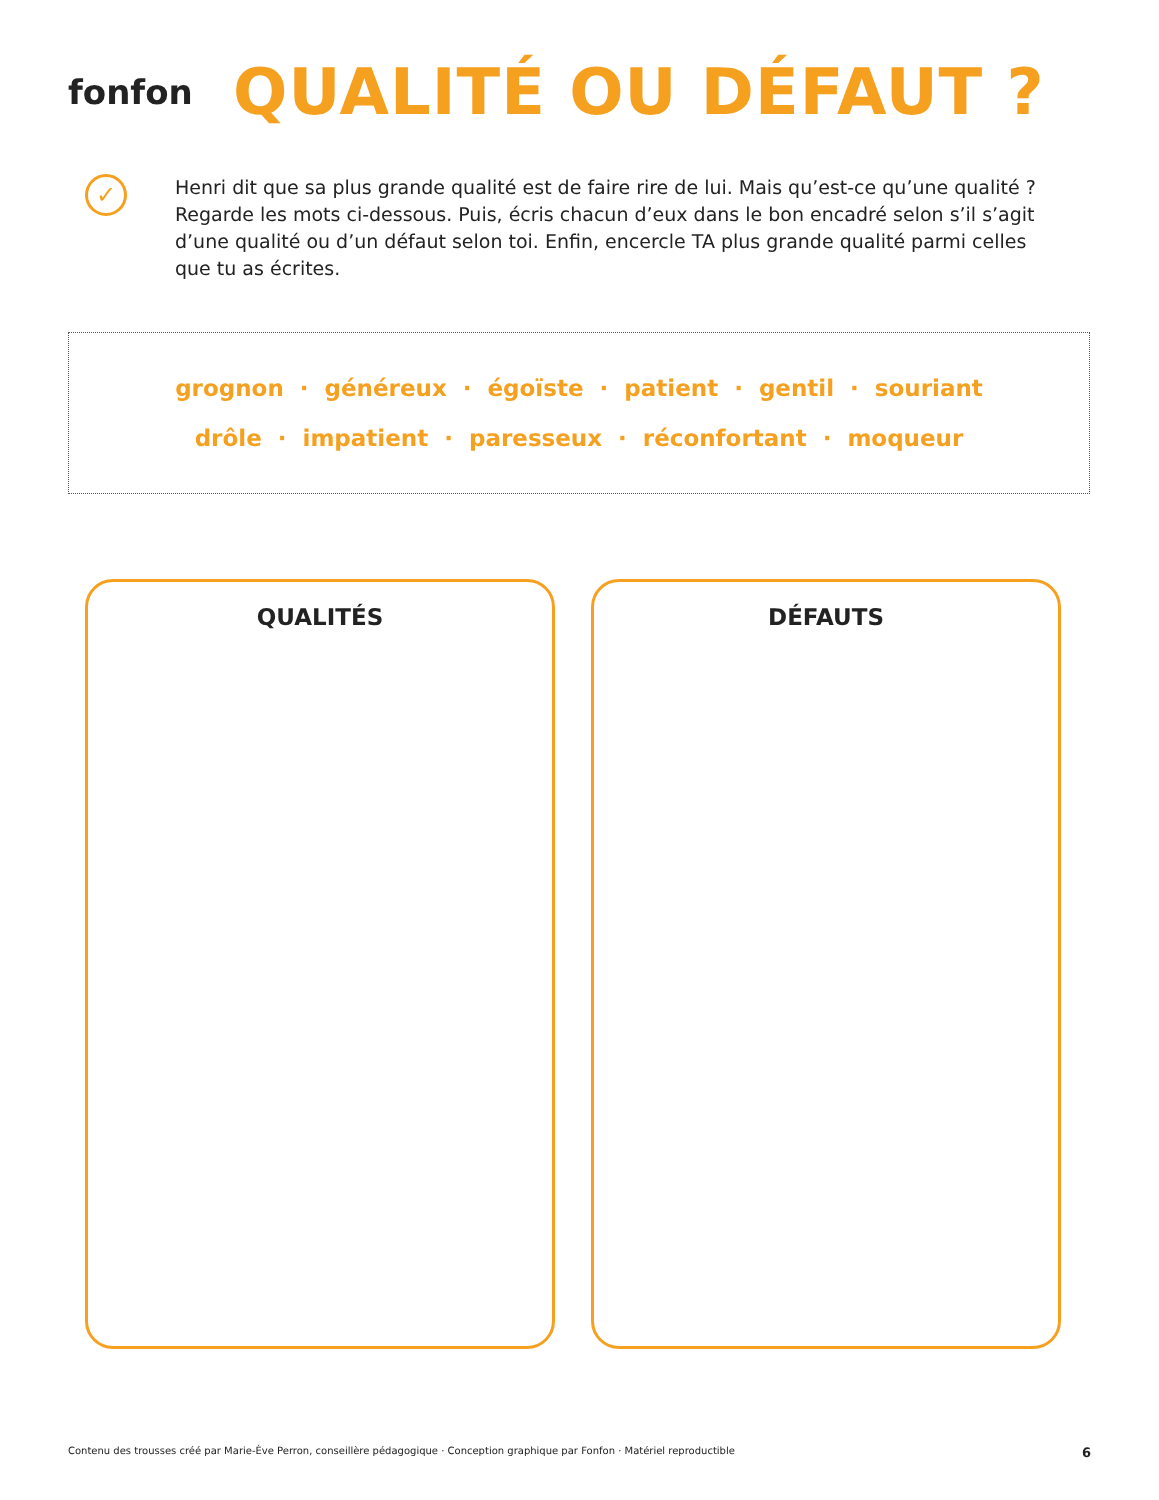fonfon
QUALITÉ OU DÉFAUT ?
✓
Henri dit que sa plus grande qualité est de faire rire de lui. Mais qu’est-ce qu’une qualité ? Regarde les mots ci-dessous. Puis, écris chacun d’eux dans le bon encadré selon s’il s’agit d’une qualité ou d’un défaut selon toi. Enfin, encercle TA plus grande qualité parmi celles que tu as écrites.
grognon · généreux · égoïste · patient · gentil · souriant
drôle · impatient · paresseux · réconfortant · moqueur
QUALITÉS DÉFAUTS
Contenu des trousses créé par Marie-Ève Perron, conseillère pédagogique · Conception graphique par Fonfon · Matériel reproductible 6